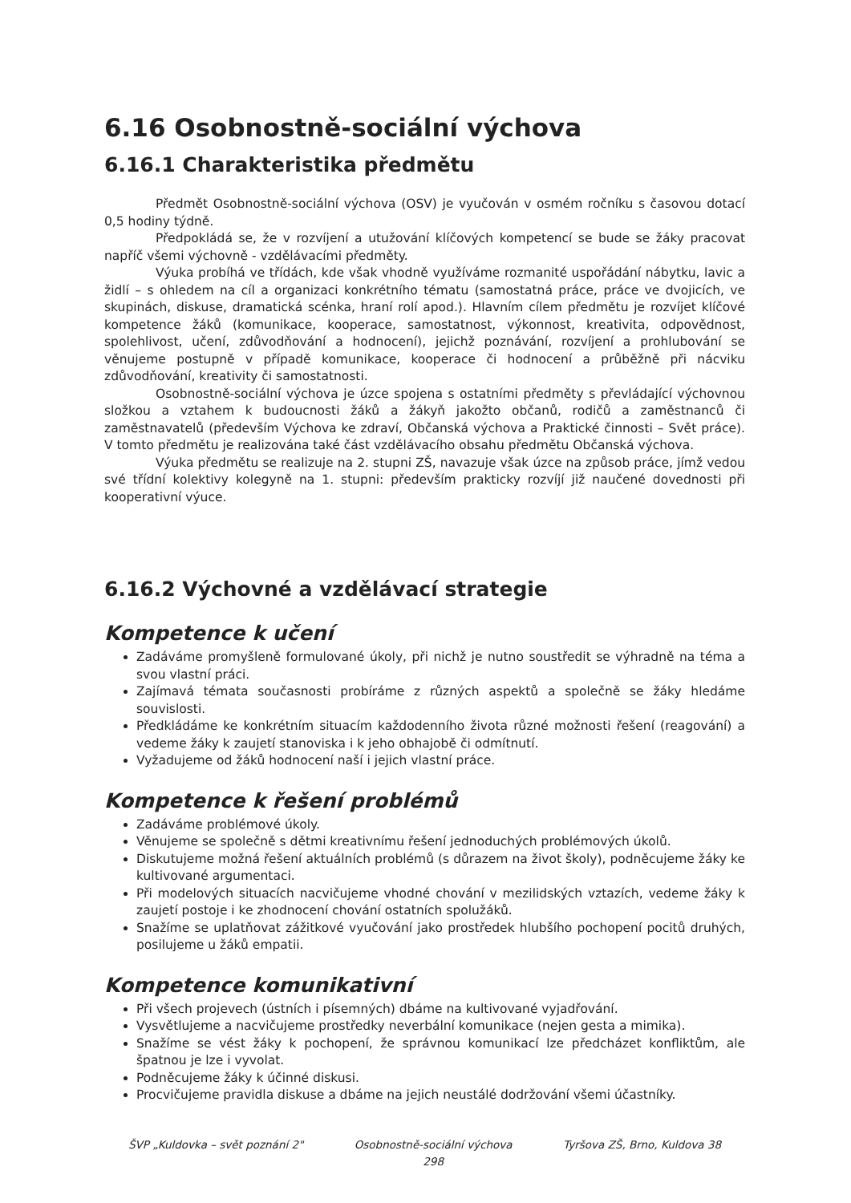6.16 Osobnostně-sociální výchova
6.16.1 Charakteristika předmětu
Předmět Osobnostně-sociální výchova (OSV) je vyučován v osmém ročníku s časovou dotací 0,5 hodiny týdně.
Předpokládá se, že v rozvíjení a utužování klíčových kompetencí se bude se žáky pracovat napříč všemi výchovně - vzdělávacími předměty.
Výuka probíhá ve třídách, kde však vhodně využíváme rozmanité uspořádání nábytku, lavic a židlí – s ohledem na cíl a organizaci konkrétního tématu (samostatná práce, práce ve dvojicích, ve skupinách, diskuse, dramatická scénka, hraní rolí apod.). Hlavním cílem předmětu je rozvíjet klíčové kompetence žáků (komunikace, kooperace, samostatnost, výkonnost, kreativita, odpovědnost, spolehlivost, učení, zdůvodňování a hodnocení), jejichž poznávání, rozvíjení a prohlubování se věnujeme postupně v případě komunikace, kooperace či hodnocení a průběžně při nácviku zdůvodňování, kreativity či samostatnosti.
Osobnostně-sociální výchova je úzce spojena s ostatními předměty s převládající výchovnou složkou a vztahem k budoucnosti žáků a žákyň jakožto občanů, rodičů a zaměstnanců či zaměstnavatelů (především Výchova ke zdraví, Občanská výchova a Praktické činnosti – Svět práce). V tomto předmětu je realizována také část vzdělávacího obsahu předmětu Občanská výchova.
Výuka předmětu se realizuje na 2. stupni ZŠ, navazuje však úzce na způsob práce, jímž vedou své třídní kolektivy kolegyně na 1. stupni: především prakticky rozvíjí již naučené dovednosti při kooperativní výuce.
6.16.2 Výchovné a vzdělávací strategie
Kompetence k učení
Zadáváme promyšleně formulované úkoly, při nichž je nutno soustředit se výhradně na téma a svou vlastní práci.
Zajímavá témata současnosti probíráme z různých aspektů a společně se žáky hledáme souvislosti.
Předkládáme ke konkrétním situacím každodenního života různé možnosti řešení (reagování) a vedeme žáky k zaujetí stanoviska i k jeho obhajobě či odmítnutí.
Vyžadujeme od žáků hodnocení naší i jejich vlastní práce.
Kompetence k řešení problémů
Zadáváme problémové úkoly.
Věnujeme se společně s dětmi kreativnímu řešení jednoduchých problémových úkolů.
Diskutujeme možná řešení aktuálních problémů (s důrazem na život školy), podněcujeme žáky ke kultivované argumentaci.
Při modelových situacích nacvičujeme vhodné chování v mezilidských vztazích, vedeme žáky k zaujetí postoje i ke zhodnocení chování ostatních spolužáků.
Snažíme se uplatňovat zážitkové vyučování jako prostředek hlubšího pochopení pocitů druhých, posilujeme u žáků empatii.
Kompetence komunikativní
Při všech projevech (ústních i písemných) dbáme na kultivované vyjadřování.
Vysvětlujeme a nacvičujeme prostředky neverbální komunikace (nejen gesta a mimika).
Snažíme se vést žáky k pochopení, že správnou komunikací lze předcházet konfliktům, ale špatnou je lze i vyvolat.
Podněcujeme žáky k účinné diskusi.
Procvičujeme pravidla diskuse a dbáme na jejich neustálé dodržování všemi účastníky.
ŠVP „Kuldovka – svět poznání 2" Osobnostně-sociální výchova
298 Tyršova ZŠ, Brno, Kuldova 38